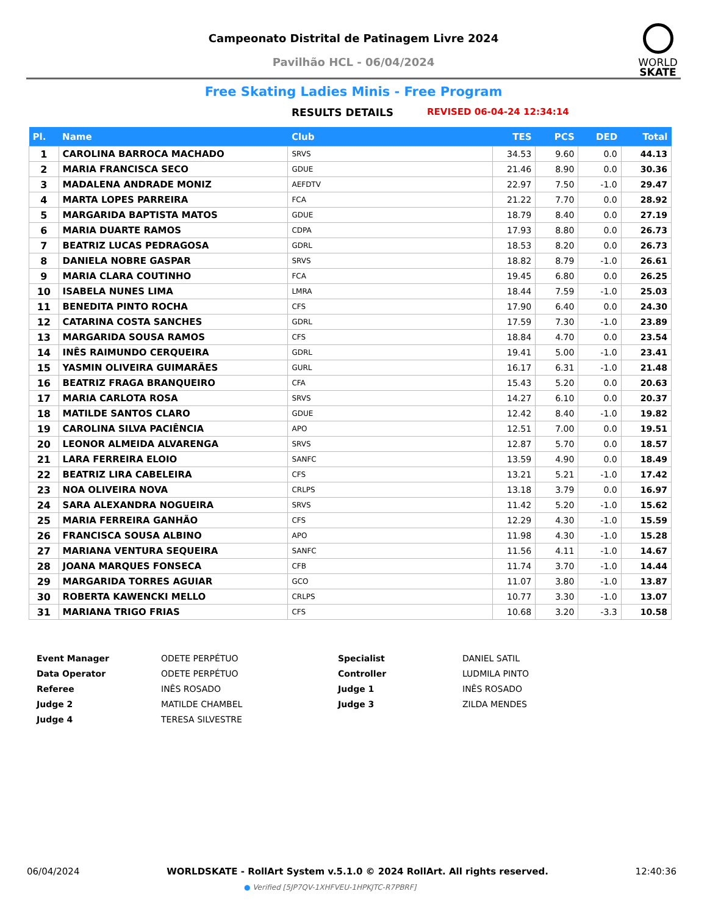Campeonato Distrital de Patinagem Livre 2024
Pavilhão HCL - 06/04/2024
WORLD
SKATE
Free Skating Ladies Minis - Free Program
RESULTS DETAILS REVISED 06-04-24 12:34:14
| Pl. | Name | Club | TES | PCS | DED | Total |
| --- | --- | --- | --- | --- | --- | --- |
| 1 | CAROLINA BARROCA MACHADO | SRVS | 34.53 | 9.60 | 0.0 | 44.13 |
| 2 | MARIA FRANCISCA SECO | GDUE | 21.46 | 8.90 | 0.0 | 30.36 |
| 3 | MADALENA ANDRADE MONIZ | AEFDTV | 22.97 | 7.50 | -1.0 | 29.47 |
| 4 | MARTA LOPES PARREIRA | FCA | 21.22 | 7.70 | 0.0 | 28.92 |
| 5 | MARGARIDA BAPTISTA MATOS | GDUE | 18.79 | 8.40 | 0.0 | 27.19 |
| 6 | MARIA DUARTE RAMOS | CDPA | 17.93 | 8.80 | 0.0 | 26.73 |
| 7 | BEATRIZ LUCAS PEDRAGOSA | GDRL | 18.53 | 8.20 | 0.0 | 26.73 |
| 8 | DANIELA NOBRE GASPAR | SRVS | 18.82 | 8.79 | -1.0 | 26.61 |
| 9 | MARIA CLARA COUTINHO | FCA | 19.45 | 6.80 | 0.0 | 26.25 |
| 10 | ISABELA NUNES LIMA | LMRA | 18.44 | 7.59 | -1.0 | 25.03 |
| 11 | BENEDITA PINTO ROCHA | CFS | 17.90 | 6.40 | 0.0 | 24.30 |
| 12 | CATARINA COSTA SANCHES | GDRL | 17.59 | 7.30 | -1.0 | 23.89 |
| 13 | MARGARIDA SOUSA RAMOS | CFS | 18.84 | 4.70 | 0.0 | 23.54 |
| 14 | INÊS RAIMUNDO CERQUEIRA | GDRL | 19.41 | 5.00 | -1.0 | 23.41 |
| 15 | YASMIN OLIVEIRA GUIMARÃES | GURL | 16.17 | 6.31 | -1.0 | 21.48 |
| 16 | BEATRIZ FRAGA BRANQUEIRO | CFA | 15.43 | 5.20 | 0.0 | 20.63 |
| 17 | MARIA CARLOTA ROSA | SRVS | 14.27 | 6.10 | 0.0 | 20.37 |
| 18 | MATILDE SANTOS CLARO | GDUE | 12.42 | 8.40 | -1.0 | 19.82 |
| 19 | CAROLINA SILVA PACIÊNCIA | APO | 12.51 | 7.00 | 0.0 | 19.51 |
| 20 | LEONOR ALMEIDA ALVARENGA | SRVS | 12.87 | 5.70 | 0.0 | 18.57 |
| 21 | LARA FERREIRA ELOIO | SANFC | 13.59 | 4.90 | 0.0 | 18.49 |
| 22 | BEATRIZ LIRA CABELEIRA | CFS | 13.21 | 5.21 | -1.0 | 17.42 |
| 23 | NOA OLIVEIRA NOVA | CRLPS | 13.18 | 3.79 | 0.0 | 16.97 |
| 24 | SARA ALEXANDRA NOGUEIRA | SRVS | 11.42 | 5.20 | -1.0 | 15.62 |
| 25 | MARIA FERREIRA GANHÃO | CFS | 12.29 | 4.30 | -1.0 | 15.59 |
| 26 | FRANCISCA SOUSA ALBINO | APO | 11.98 | 4.30 | -1.0 | 15.28 |
| 27 | MARIANA VENTURA SEQUEIRA | SANFC | 11.56 | 4.11 | -1.0 | 14.67 |
| 28 | JOANA MARQUES FONSECA | CFB | 11.74 | 3.70 | -1.0 | 14.44 |
| 29 | MARGARIDA TORRES AGUIAR | GCO | 11.07 | 3.80 | -1.0 | 13.87 |
| 30 | ROBERTA KAWENCKI MELLO | CRLPS | 10.77 | 3.30 | -1.0 | 13.07 |
| 31 | MARIANA TRIGO FRIAS | CFS | 10.68 | 3.20 | -3.3 | 10.58 |
| Event Manager | ODETE PERPÉTUO | Specialist | DANIEL SATIL |
| Data Operator | ODETE PERPÉTUO | Controller | LUDMILA PINTO |
| Referee | INÊS ROSADO | Judge 1 | INÊS ROSADO |
| Judge 2 | MATILDE CHAMBEL | Judge 3 | ZILDA MENDES |
| Judge 4 | TERESA SILVESTRE | | |
06/04/2024 WORLDSKATE - RollArt System v.5.1.0 © 2024 RollArt. All rights reserved. 12:40:36
● Verified [5JP7QV-1XHFVEU-1HPKJTC-R7PBRF]